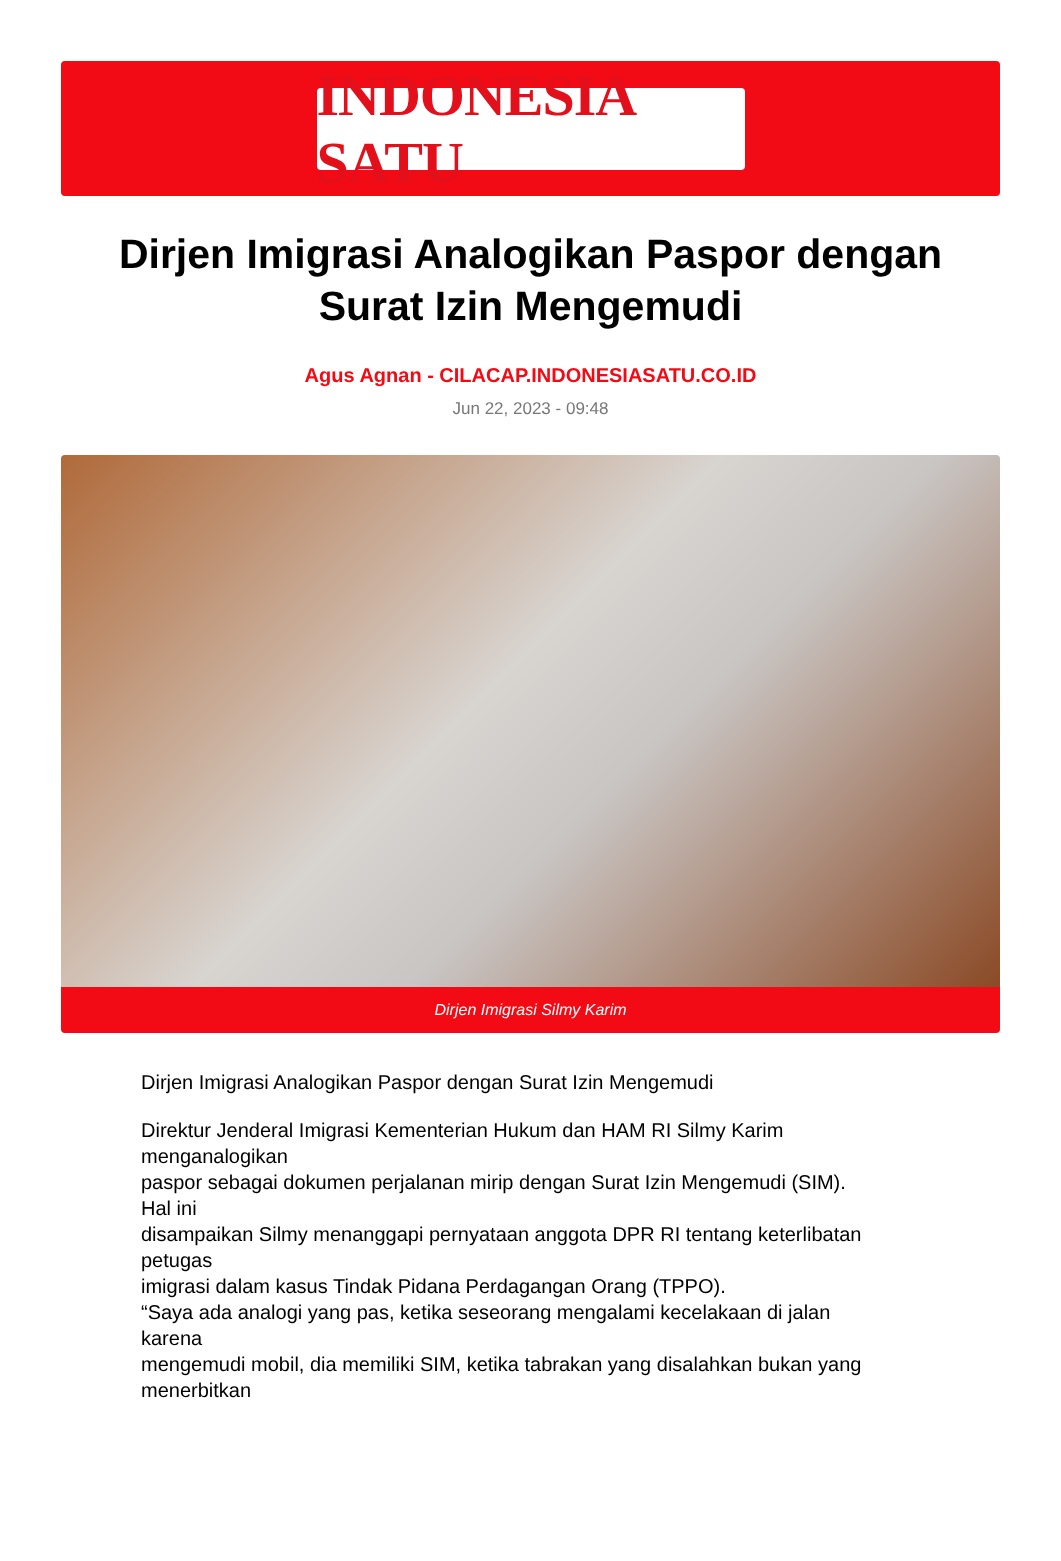INDONESIA SATU
Dirjen Imigrasi Analogikan Paspor dengan Surat Izin Mengemudi
Agus Agnan - CILACAP.INDONESIASATU.CO.ID
Jun 22, 2023 - 09:48
Dirjen Imigrasi Silmy Karim
Dirjen Imigrasi Analogikan Paspor dengan Surat Izin Mengemudi
Direktur Jenderal Imigrasi Kementerian Hukum dan HAM RI Silmy Karim
menganalogikan
paspor sebagai dokumen perjalanan mirip dengan Surat Izin Mengemudi (SIM).
Hal ini
disampaikan Silmy menanggapi pernyataan anggota DPR RI tentang keterlibatan
petugas
imigrasi dalam kasus Tindak Pidana Perdagangan Orang (TPPO).
“Saya ada analogi yang pas, ketika seseorang mengalami kecelakaan di jalan
karena
mengemudi mobil, dia memiliki SIM, ketika tabrakan yang disalahkan bukan yang
menerbitkan